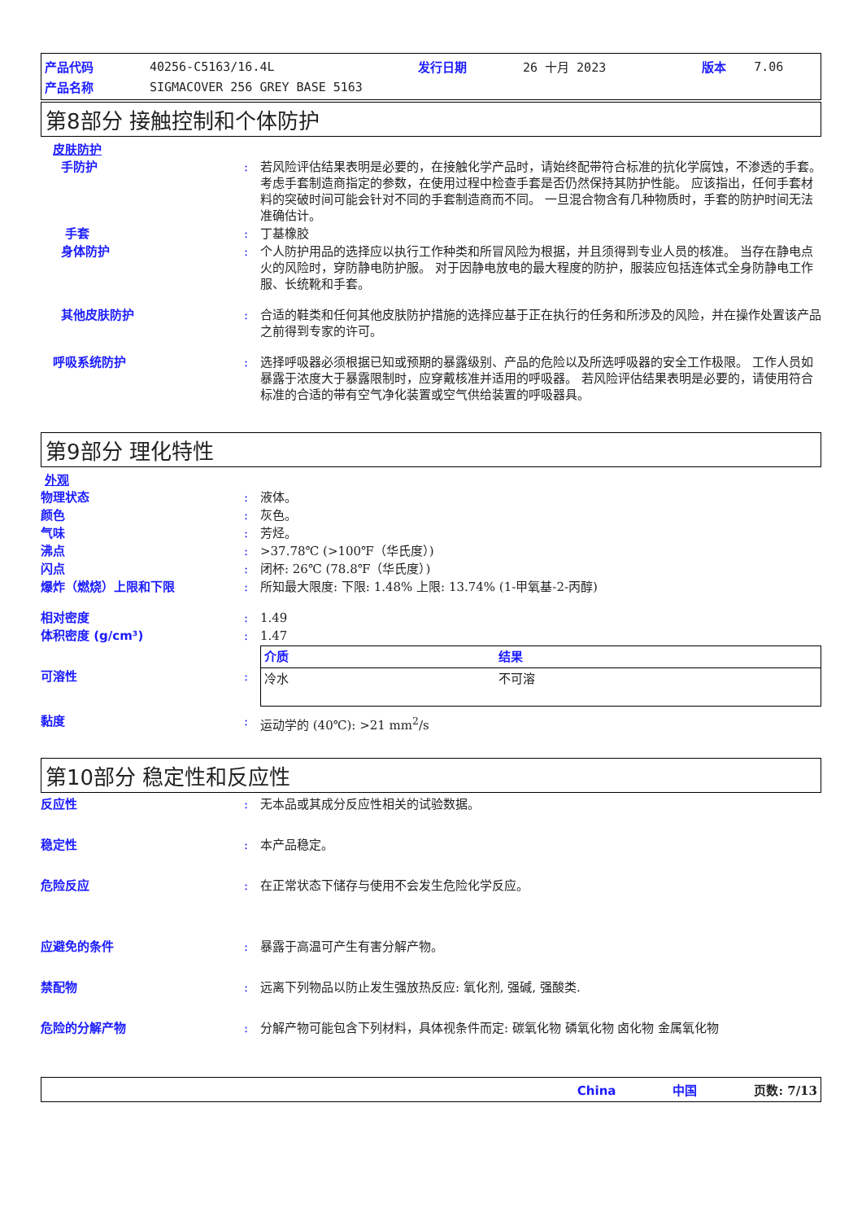| 产品代码 | 40256-C5163/16.4L | 发行日期 | 26 十月 2023 | 版本 | 7.06 |
| 产品名称 | SIGMACOVER 256 GREY BASE 5163 | | | | |
第8部分 接触控制和个体防护
皮肤防护
手防护 : 若风险评估结果表明是必要的，在接触化学产品时，请始终配带符合标准的抗化学腐蚀，不渗透的手套。 考虑手套制造商指定的参数，在使用过程中检查手套是否仍然保持其防护性能。 应该指出，任何手套材料的突破时间可能会针对不同的手套制造商而不同。 一旦混合物含有几种物质时，手套的防护时间无法准确估计。
手套 : 丁基橡胶
身体防护 : 个人防护用品的选择应以执行工作种类和所冒风险为根据，并且须得到专业人员的核准。 当存在静电点火的风险时，穿防静电防护服。 对于因静电放电的最大程度的防护，服装应包括连体式全身防静电工作服、长统靴和手套。
其他皮肤防护 : 合适的鞋类和任何其他皮肤防护措施的选择应基于正在执行的任务和所涉及的风险，并在操作处置该产品之前得到专家的许可。
呼吸系统防护 : 选择呼吸器必须根据已知或预期的暴露级别、产品的危险以及所选呼吸器的安全工作极限。 工作人员如暴露于浓度大于暴露限制时，应穿戴核准并适用的呼吸器。 若风险评估结果表明是必要的，请使用符合标准的合适的带有空气净化装置或空气供给装置的呼吸器具。
第9部分 理化特性
外观
物理状态 : 液体。
颜色 : 灰色。
气味 : 芳烃。
沸点 : >37.78℃ (>100℉（华氏度）)
闪点 : 闭杯: 26℃ (78.8℉（华氏度）)
爆炸（燃烧）上限和下限 : 所知最大限度: 下限: 1.48% 上限: 13.74% (1-甲氧基-2-丙醇)
相对密度 : 1.49
体积密度 (g/cm³) : 1.47
可溶性 :
| 介质 | 结果 |
| --- | --- |
| 冷水 | 不可溶 |
黏度 : 运动学的 (40℃): >21 mm<sup>2</sup>/s
第10部分 稳定性和反应性
反应性 : 无本品或其成分反应性相关的试验数据。
稳定性 : 本产品稳定。
危险反应 : 在正常状态下储存与使用不会发生危险化学反应。
应避免的条件 : 暴露于高温可产生有害分解产物。
禁配物 : 远离下列物品以防止发生强放热反应: 氧化剂, 强碱, 强酸类.
危险的分解产物 : 分解产物可能包含下列材料，具体视条件而定: 碳氧化物 磷氧化物 卤化物 金属氧化物
China 中国 页数: 7/13